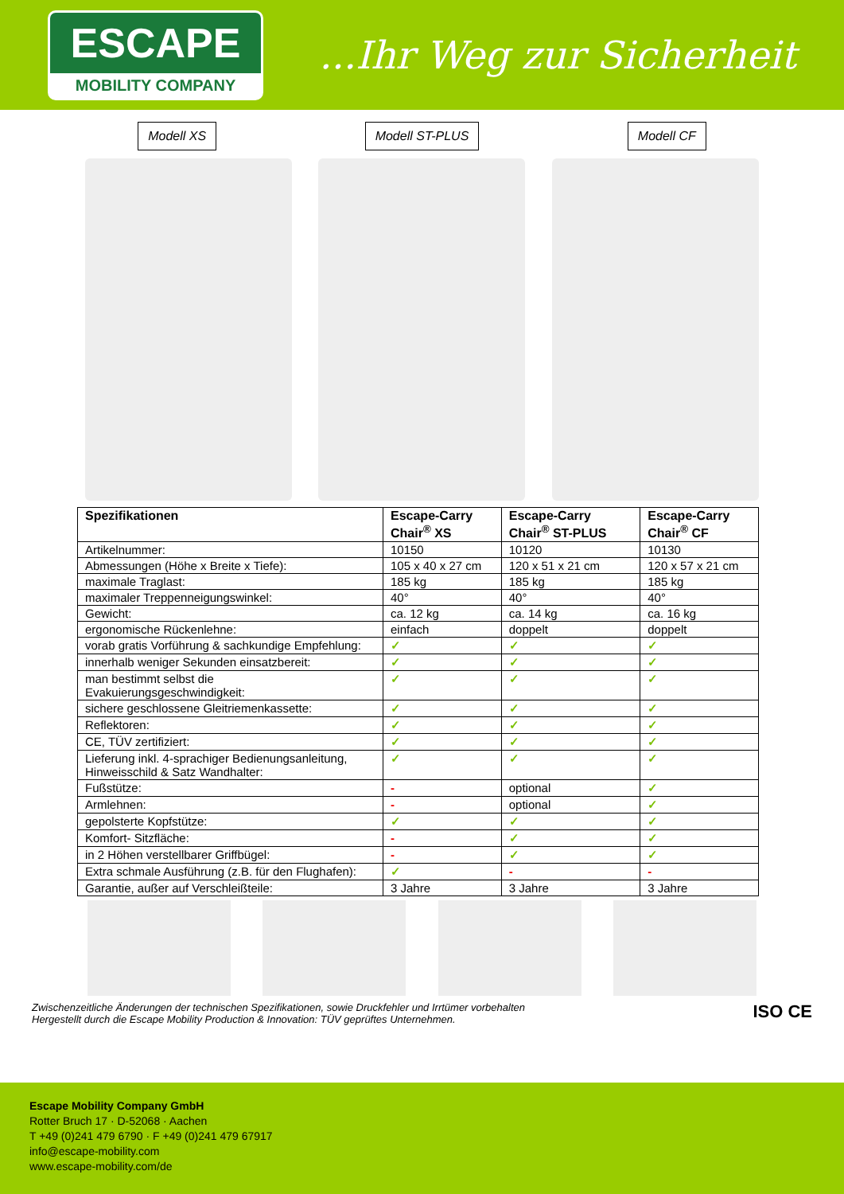ESCAPE
MOBILITY COMPANY
...Ihr Weg zur Sicherheit
Modell XS Modell ST-PLUS Modell CF
| Spezifikationen | Escape-Carry Chair<sup>®</sup> XS | Escape-Carry Chair<sup>®</sup> ST-PLUS | Escape-Carry Chair<sup>®</sup> CF |
| --- | --- | --- | --- |
| Artikelnummer: | 10150 | 10120 | 10130 |
| Abmessungen (Höhe x Breite x Tiefe): | 105 x 40 x 27 cm | 120 x 51 x 21 cm | 120 x 57 x 21 cm |
| maximale Traglast: | 185 kg | 185 kg | 185 kg |
| maximaler Treppenneigungswinkel: | 40° | 40° | 40° |
| Gewicht: | ca. 12 kg | ca. 14 kg | ca. 16 kg |
| ergonomische Rückenlehne: | einfach | doppelt | doppelt |
| vorab gratis Vorführung & sachkundige Empfehlung: | ✓ | ✓ | ✓ |
| innerhalb weniger Sekunden einsatzbereit: | ✓ | ✓ | ✓ |
| man bestimmt selbst die Evakuierungsgeschwindigkeit: | ✓ | ✓ | ✓ |
| sichere geschlossene Gleitriemenkassette: | ✓ | ✓ | ✓ |
| Reflektoren: | ✓ | ✓ | ✓ |
| CE, TÜV zertifiziert: | ✓ | ✓ | ✓ |
| Lieferung inkl. 4-sprachiger Bedienungsanleitung, Hinweisschild & Satz Wandhalter: | ✓ | ✓ | ✓ |
| Fußstütze: | - | optional | ✓ |
| Armlehnen: | - | optional | ✓ |
| gepolsterte Kopfstütze: | ✓ | ✓ | ✓ |
| Komfort- Sitzfläche: | - | ✓ | ✓ |
| in 2 Höhen verstellbarer Griffbügel: | - | ✓ | ✓ |
| Extra schmale Ausführung (z.B. für den Flughafen): | ✓ | - | - |
| Garantie, außer auf Verschleißteile: | 3 Jahre | 3 Jahre | 3 Jahre |
Zwischenzeitliche Änderungen der technischen Spezifikationen, sowie Druckfehler und Irrtümer vorbehalten
Hergestellt durch die Escape Mobility Production & Innovation: TÜV geprüftes Unternehmen.
ISO CE
Escape Mobility Company GmbH
Rotter Bruch 17 · D-52068 · Aachen
T +49 (0)241 479 6790 · F +49 (0)241 479 67917
info@escape-mobility.com
www.escape-mobility.com/de